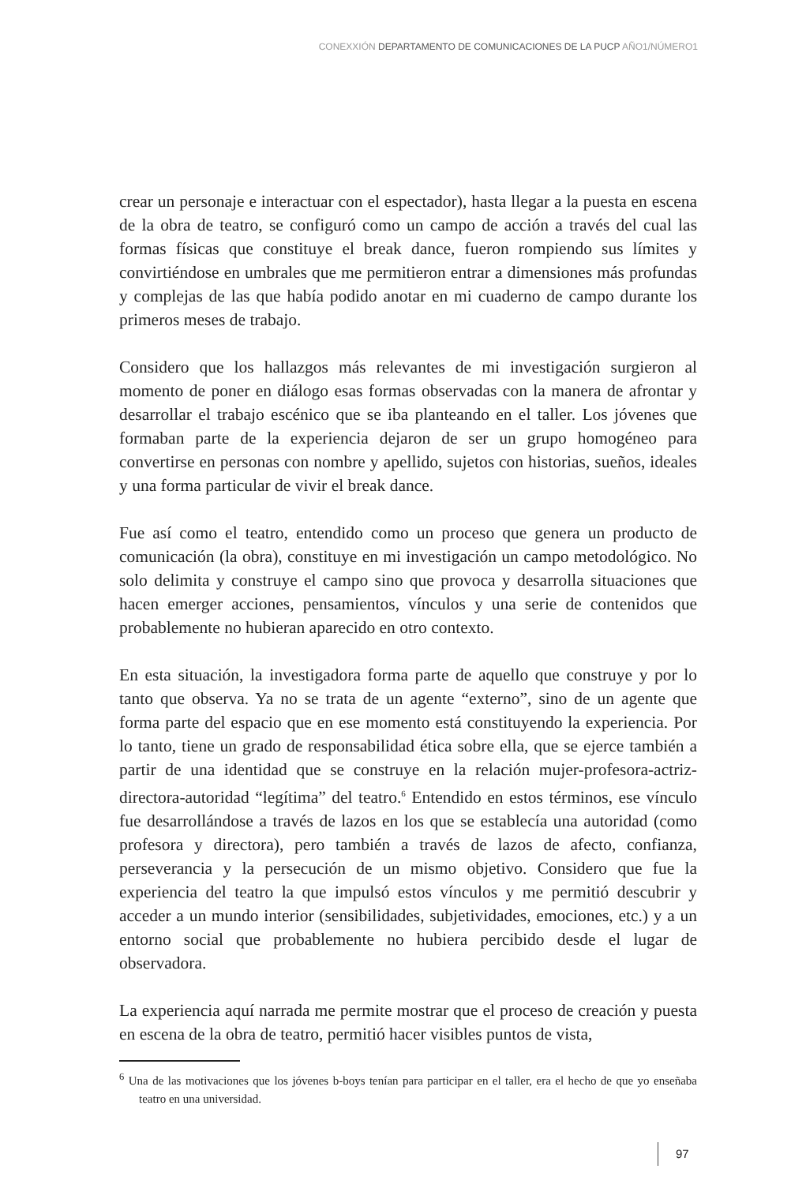CONEXXIÓN DEPARTAMENTO DE COMUNICACIONES DE LA PUCP AÑO1/NÚMERO1
crear un personaje e interactuar con el espectador), hasta llegar a la puesta en escena de la obra de teatro, se configuró como un campo de acción a través del cual las formas físicas que constituye el break dance, fueron rompiendo sus límites y convirtiéndose en umbrales que me permitieron entrar a dimensiones más profundas y complejas de las que había podido anotar en mi cuaderno de campo durante los primeros meses de trabajo.
Considero que los hallazgos más relevantes de mi investigación surgieron al momento de poner en diálogo esas formas observadas con la manera de afrontar y desarrollar el trabajo escénico que se iba planteando en el taller. Los jóvenes que formaban parte de la experiencia dejaron de ser un grupo homogéneo para convertirse en personas con nombre y apellido, sujetos con historias, sueños, ideales y una forma particular de vivir el break dance.
Fue así como el teatro, entendido como un proceso que genera un producto de comunicación (la obra), constituye en mi investigación un campo metodológico. No solo delimita y construye el campo sino que provoca y desarrolla situaciones que hacen emerger acciones, pensamientos, vínculos y una serie de contenidos que probablemente no hubieran aparecido en otro contexto.
En esta situación, la investigadora forma parte de aquello que construye y por lo tanto que observa. Ya no se trata de un agente “externo”, sino de un agente que forma parte del espacio que en ese momento está constituyendo la experiencia. Por lo tanto, tiene un grado de responsabilidad ética sobre ella, que se ejerce también a partir de una identidad que se construye en la relación mujer-profesora-actriz-directora-autoridad “legítima” del teatro.<sup>6</sup> Entendido en estos términos, ese vínculo fue desarrollándose a través de lazos en los que se establecía una autoridad (como profesora y directora), pero también a través de lazos de afecto, confianza, perseverancia y la persecución de un mismo objetivo. Considero que fue la experiencia del teatro la que impulsó estos vínculos y me permitió descubrir y acceder a un mundo interior (sensibilidades, subjetividades, emociones, etc.) y a un entorno social que probablemente no hubiera percibido desde el lugar de observadora.
La experiencia aquí narrada me permite mostrar que el proceso de creación y puesta en escena de la obra de teatro, permitió hacer visibles puntos de vista,
<sup>6</sup> Una de las motivaciones que los jóvenes b-boys tenían para participar en el taller, era el hecho de que yo enseñaba teatro en una universidad.
97